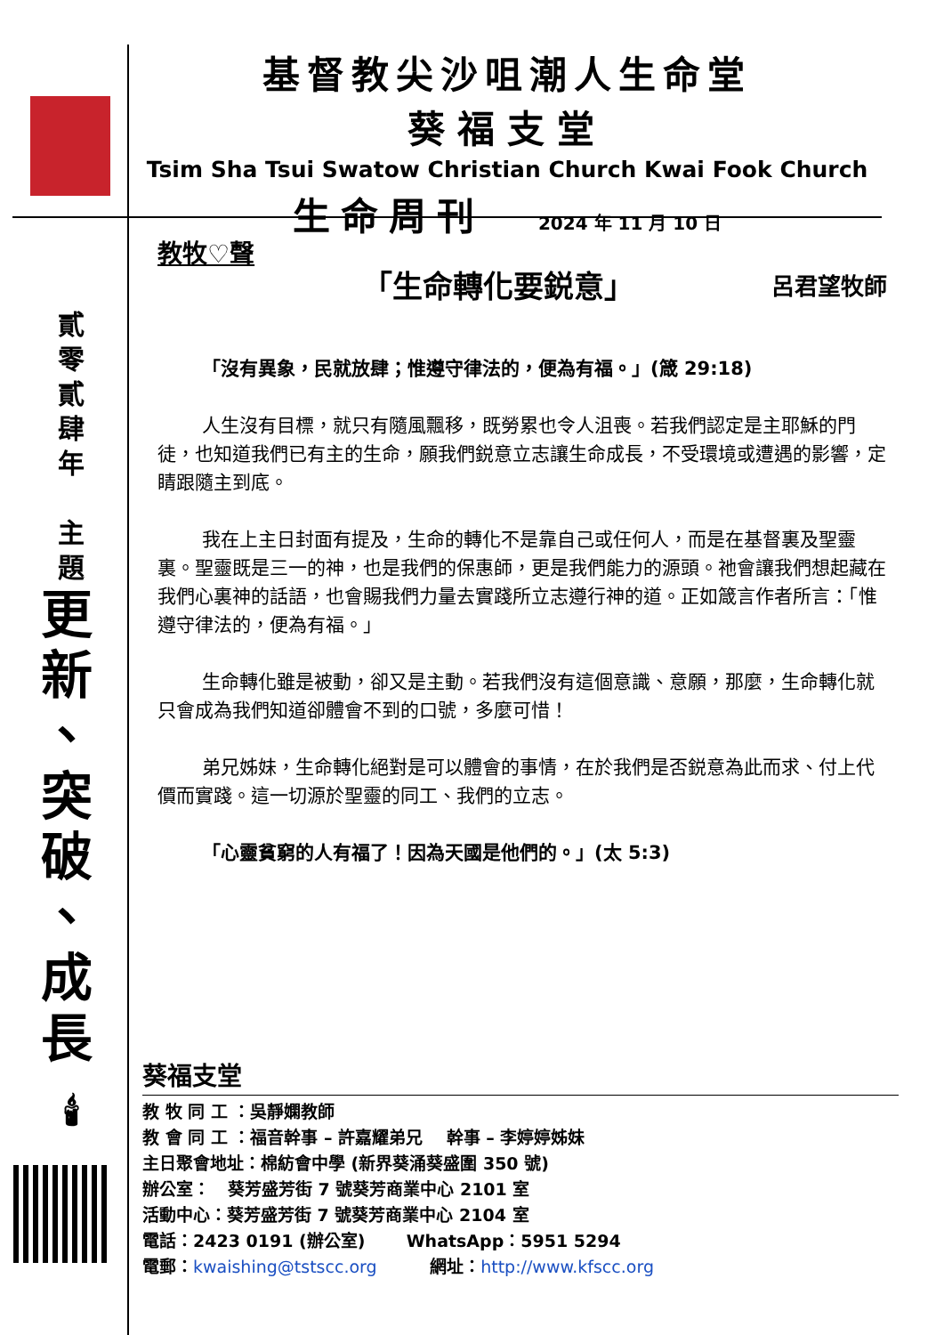基督教尖沙咀潮人生命堂
葵福支堂
Tsim Sha Tsui Swatow Christian Church Kwai Fook Church
生命周刊 2024 年 11 月 10 日
貳
零
貳
肆
年
主
題
更
新
、
突
破
、
成
長
🕯
教牧♡聲
「生命轉化要鋭意」 呂君望牧師
「沒有異象，民就放肆；惟遵守律法的，便為有福。」(箴 29:18)
人生沒有目標，就只有隨風飄移，既勞累也令人沮喪。若我們認定是主耶穌的門徒，也知道我們已有主的生命，願我們鋭意立志讓生命成長，不受環境或遭遇的影響，定睛跟隨主到底。
我在上主日封面有提及，生命的轉化不是靠自己或任何人，而是在基督裏及聖靈裏。聖靈既是三一的神，也是我們的保惠師，更是我們能力的源頭。祂會讓我們想起藏在我們心裏神的話語，也會賜我們力量去實踐所立志遵行神的道。正如箴言作者所言：「惟遵守律法的，便為有福。」
生命轉化雖是被動，卻又是主動。若我們沒有這個意識、意願，那麼，生命轉化就只會成為我們知道卻體會不到的口號，多麼可惜！
弟兄姊妹，生命轉化絕對是可以體會的事情，在於我們是否鋭意為此而求、付上代價而實踐。這一切源於聖靈的同工、我們的立志。
「心靈貧窮的人有福了！因為天國是他們的。」(太 5:3)
葵福支堂
教 牧 同 工 ：吳靜嫻教師
教 會 同 工 ：福音幹事 – 許嘉耀弟兄 幹事 – 李婷婷姊妹
主日聚會地址：棉紡會中學 (新界葵涌葵盛圍 350 號)
辦公室： 葵芳盛芳街 7 號葵芳商業中心 2101 室
活動中心：葵芳盛芳街 7 號葵芳商業中心 2104 室
電話：2423 0191 (辦公室) WhatsApp：5951 5294
電郵：kwaishing@tstscc.org 網址：http://www.kfscc.org